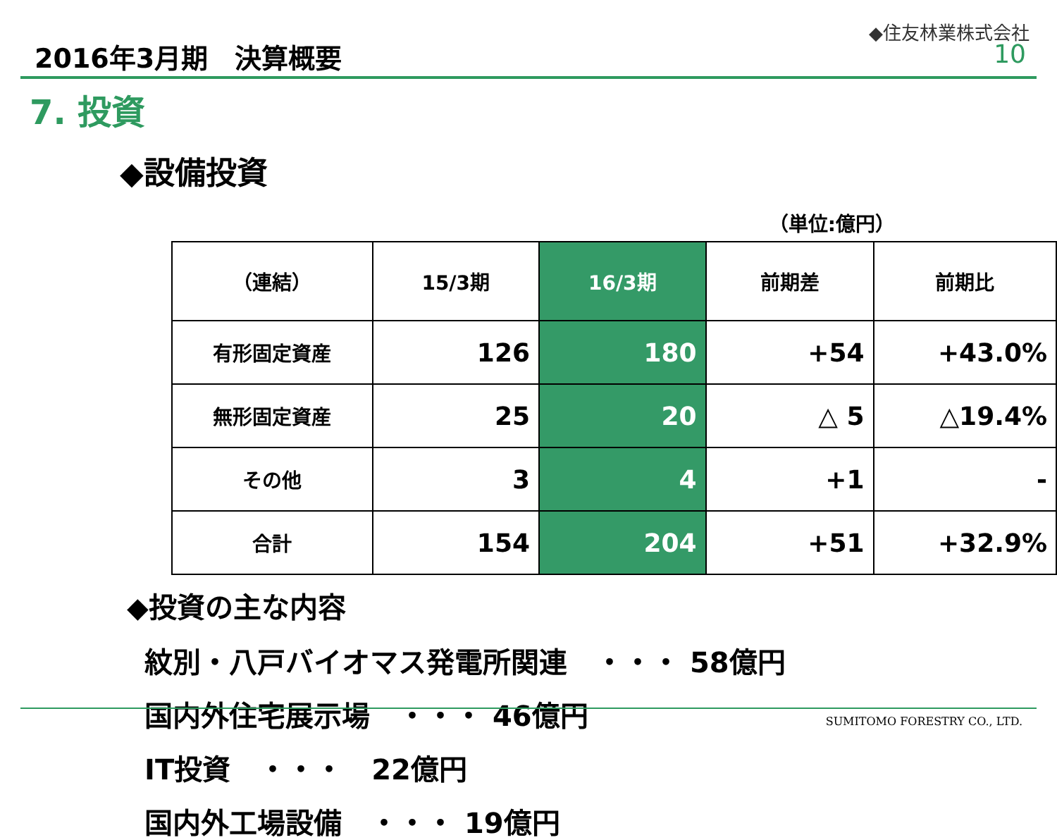2016年3月期　決算概要
◆住友林業株式会社
10
7. 投資
◆設備投資
（単位:億円）
| （連結） | 15/3期 | 16/3期 | 前期差 | 前期比 |
| --- | --- | --- | --- | --- |
| 有形固定資産 | 126 | 180 | +54 | +43.0% |
| 無形固定資産 | 25 | 20 | △ 5 | △19.4% |
| その他 | 3 | 4 | +1 | - |
| 合計 | 154 | 204 | +51 | +32.9% |
◆投資の主な内容
紋別・八戸バイオマス発電所関連　・・・ 58億円
国内外住宅展示場　・・・ 46億円
IT投資　・・・　22億円
国内外工場設備　・・・ 19億円
SUMITOMO FORESTRY CO., LTD.